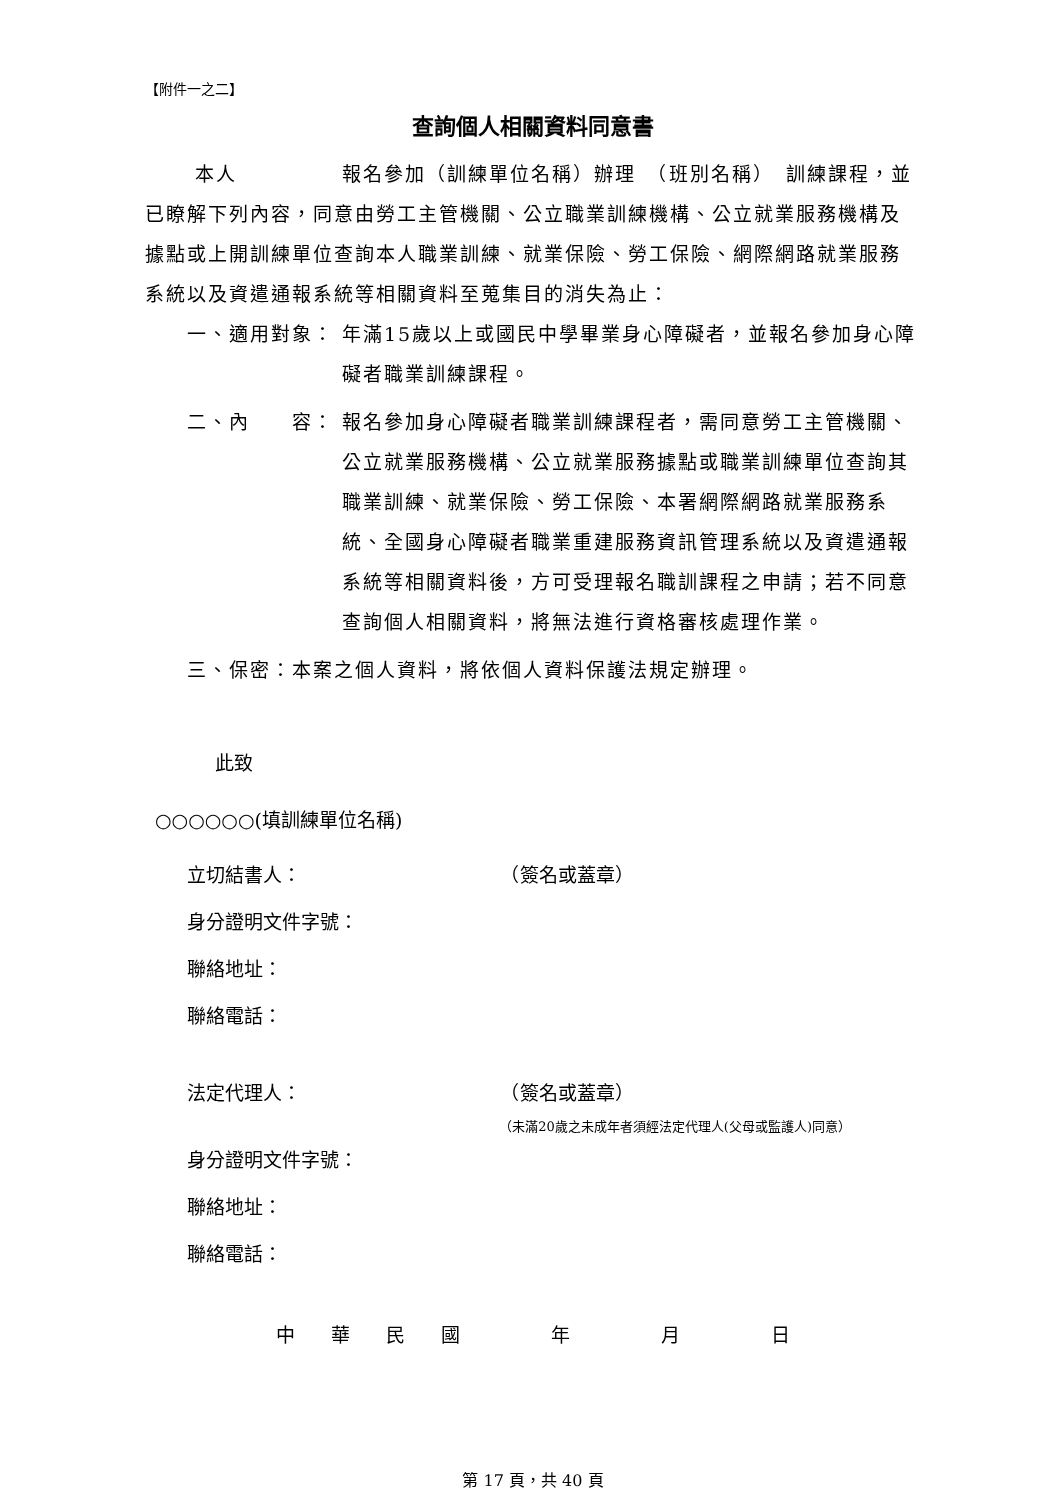【附件一之二】
查詢個人相關資料同意書
本人　　　　　報名參加（訓練單位名稱）辦理　（班別名稱）　訓練課程，並已瞭解下列內容，同意由勞工主管機關、公立職業訓練機構、公立就業服務機構及據點或上開訓練單位查詢本人職業訓練、就業保險、勞工保險、網際網路就業服務系統以及資遣通報系統等相關資料至蒐集目的消失為止：
一、適用對象： 年滿15歲以上或國民中學畢業身心障礙者，並報名參加身心障礙者職業訓練課程。
二、內　　容： 報名參加身心障礙者職業訓練課程者，需同意勞工主管機關、公立就業服務機構、公立就業服務據點或職業訓練單位查詢其職業訓練、就業保險、勞工保險、本署網際網路就業服務系統、全國身心障礙者職業重建服務資訊管理系統以及資遣通報系統等相關資料後，方可受理報名職訓課程之申請；若不同意查詢個人相關資料，將無法進行資格審核處理作業。
三、保密：本案之個人資料，將依個人資料保護法規定辦理。
此致
○○○○○○(填訓練單位名稱)
立切結書人：　　　　　　　　　　　（簽名或蓋章）
身分證明文件字號：
聯絡地址：
聯絡電話：
法定代理人：　　　　　　　　　　　（簽名或蓋章）
（未滿20歲之未成年者須經法定代理人(父母或監護人)同意）
身分證明文件字號：
聯絡地址：
聯絡電話：
中 華 民 國 　 年 　 月 　 日
第 17 頁，共 40 頁